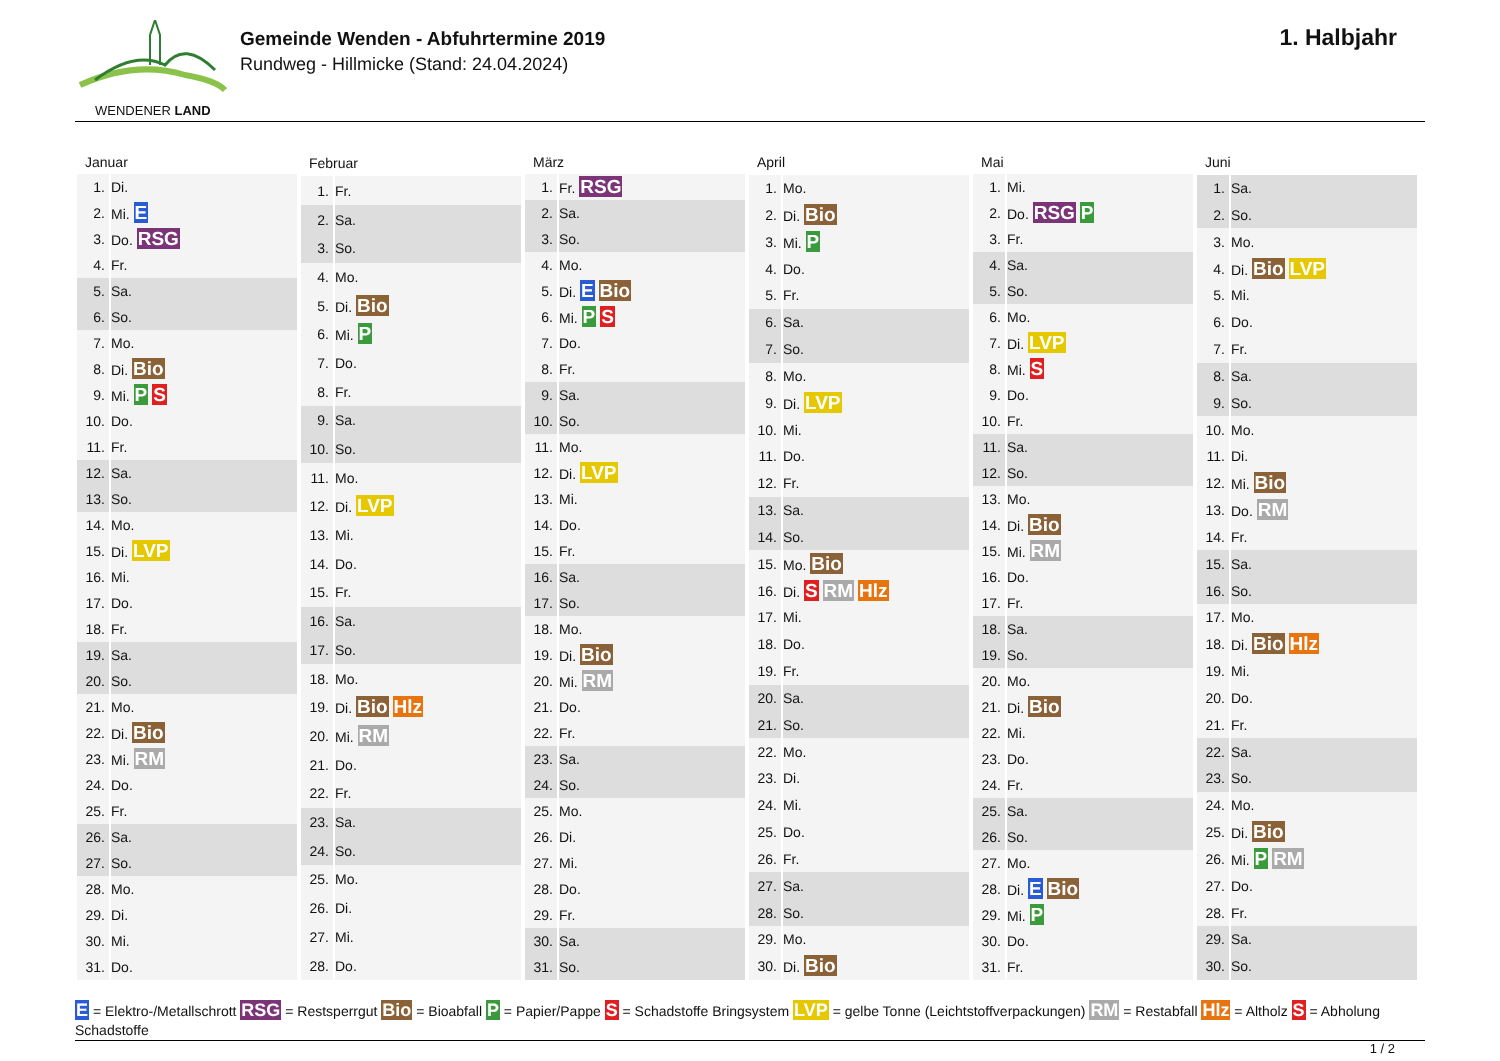WENDENER LAND
Gemeinde Wenden - Abfuhrtermine 2019
Rundweg - Hillmicke (Stand: 24.04.2024)
1. Halbjahr
| Januar | |
| --- | --- |
| 1. | Di. |
| 2. | Mi. E |
| 3. | Do. RSG |
| 4. | Fr. |
| 5. | Sa. |
| 6. | So. |
| 7. | Mo. |
| 8. | Di. Bio |
| 9. | Mi. P S |
| 10. | Do. |
| 11. | Fr. |
| 12. | Sa. |
| 13. | So. |
| 14. | Mo. |
| 15. | Di. LVP |
| 16. | Mi. |
| 17. | Do. |
| 18. | Fr. |
| 19. | Sa. |
| 20. | So. |
| 21. | Mo. |
| 22. | Di. Bio |
| 23. | Mi. RM |
| 24. | Do. |
| 25. | Fr. |
| 26. | Sa. |
| 27. | So. |
| 28. | Mo. |
| 29. | Di. |
| 30. | Mi. |
| 31. | Do. |
| Februar | |
| --- | --- |
| 1. | Fr. |
| 2. | Sa. |
| 3. | So. |
| 4. | Mo. |
| 5. | Di. Bio |
| 6. | Mi. P |
| 7. | Do. |
| 8. | Fr. |
| 9. | Sa. |
| 10. | So. |
| 11. | Mo. |
| 12. | Di. LVP |
| 13. | Mi. |
| 14. | Do. |
| 15. | Fr. |
| 16. | Sa. |
| 17. | So. |
| 18. | Mo. |
| 19. | Di. Bio Hlz |
| 20. | Mi. RM |
| 21. | Do. |
| 22. | Fr. |
| 23. | Sa. |
| 24. | So. |
| 25. | Mo. |
| 26. | Di. |
| 27. | Mi. |
| 28. | Do. |
| März | |
| --- | --- |
| 1. | Fr. RSG |
| 2. | Sa. |
| 3. | So. |
| 4. | Mo. |
| 5. | Di. E Bio |
| 6. | Mi. P S |
| 7. | Do. |
| 8. | Fr. |
| 9. | Sa. |
| 10. | So. |
| 11. | Mo. |
| 12. | Di. LVP |
| 13. | Mi. |
| 14. | Do. |
| 15. | Fr. |
| 16. | Sa. |
| 17. | So. |
| 18. | Mo. |
| 19. | Di. Bio |
| 20. | Mi. RM |
| 21. | Do. |
| 22. | Fr. |
| 23. | Sa. |
| 24. | So. |
| 25. | Mo. |
| 26. | Di. |
| 27. | Mi. |
| 28. | Do. |
| 29. | Fr. |
| 30. | Sa. |
| 31. | So. |
| April | |
| --- | --- |
| 1. | Mo. |
| 2. | Di. Bio |
| 3. | Mi. P |
| 4. | Do. |
| 5. | Fr. |
| 6. | Sa. |
| 7. | So. |
| 8. | Mo. |
| 9. | Di. LVP |
| 10. | Mi. |
| 11. | Do. |
| 12. | Fr. |
| 13. | Sa. |
| 14. | So. |
| 15. | Mo. Bio |
| 16. | Di. S RM Hlz |
| 17. | Mi. |
| 18. | Do. |
| 19. | Fr. |
| 20. | Sa. |
| 21. | So. |
| 22. | Mo. |
| 23. | Di. |
| 24. | Mi. |
| 25. | Do. |
| 26. | Fr. |
| 27. | Sa. |
| 28. | So. |
| 29. | Mo. |
| 30. | Di. Bio |
| Mai | |
| --- | --- |
| 1. | Mi. |
| 2. | Do. RSG P |
| 3. | Fr. |
| 4. | Sa. |
| 5. | So. |
| 6. | Mo. |
| 7. | Di. LVP |
| 8. | Mi. S |
| 9. | Do. |
| 10. | Fr. |
| 11. | Sa. |
| 12. | So. |
| 13. | Mo. |
| 14. | Di. Bio |
| 15. | Mi. RM |
| 16. | Do. |
| 17. | Fr. |
| 18. | Sa. |
| 19. | So. |
| 20. | Mo. |
| 21. | Di. Bio |
| 22. | Mi. |
| 23. | Do. |
| 24. | Fr. |
| 25. | Sa. |
| 26. | So. |
| 27. | Mo. |
| 28. | Di. E Bio |
| 29. | Mi. P |
| 30. | Do. |
| 31. | Fr. |
| Juni | |
| --- | --- |
| 1. | Sa. |
| 2. | So. |
| 3. | Mo. |
| 4. | Di. Bio LVP |
| 5. | Mi. |
| 6. | Do. |
| 7. | Fr. |
| 8. | Sa. |
| 9. | So. |
| 10. | Mo. |
| 11. | Di. |
| 12. | Mi. Bio |
| 13. | Do. RM |
| 14. | Fr. |
| 15. | Sa. |
| 16. | So. |
| 17. | Mo. |
| 18. | Di. Bio Hlz |
| 19. | Mi. |
| 20. | Do. |
| 21. | Fr. |
| 22. | Sa. |
| 23. | So. |
| 24. | Mo. |
| 25. | Di. Bio |
| 26. | Mi. P RM |
| 27. | Do. |
| 28. | Fr. |
| 29. | Sa. |
| 30. | So. |
E = Elektro-/Metallschrott RSG = Restsperrgut Bio = Bioabfall P = Papier/Pappe S = Schadstoffe Bringsystem LVP = gelbe Tonne (Leichtstoffverpackungen) RM = Restabfall Hlz = Altholz S = Abholung Schadstoffe
1 / 2